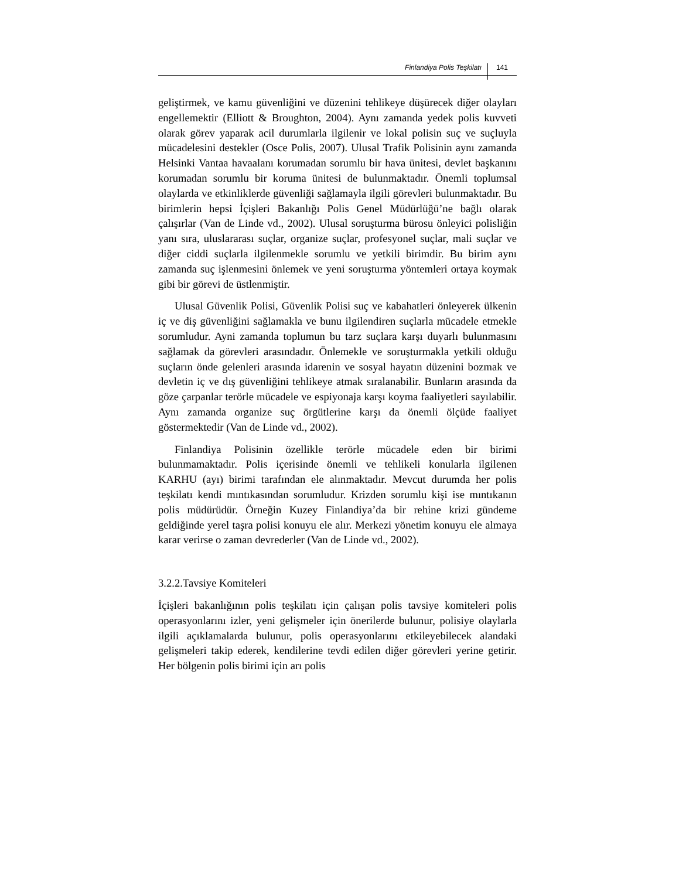Finlandiya Polis Teşkilatı 141
geliştirmek, ve kamu güvenliğini ve düzenini tehlikeye düşürecek diğer olayları engellemektir (Elliott & Broughton, 2004). Aynı zamanda yedek polis kuvveti olarak görev yaparak acil durumlarla ilgilenir ve lokal polisin suç ve suçluyla mücadelesini destekler (Osce Polis, 2007). Ulusal Trafik Polisinin aynı zamanda Helsinki Vantaa havaalanı korumadan sorumlu bir hava ünitesi, devlet başkanını korumadan sorumlu bir koruma ünitesi de bulunmaktadır. Önemli toplumsal olaylarda ve etkinliklerde güvenliği sağlamayla ilgili görevleri bulunmaktadır. Bu birimlerin hepsi İçişleri Bakanlığı Polis Genel Müdürlüğü’ne bağlı olarak çalışırlar (Van de Linde vd., 2002). Ulusal soruşturma bürosu önleyici polisliğin yanı sıra, uluslararası suçlar, organize suçlar, profesyonel suçlar, mali suçlar ve diğer ciddi suçlarla ilgilenmekle sorumlu ve yetkili birimdir. Bu birim aynı zamanda suç işlenmesini önlemek ve yeni soruşturma yöntemleri ortaya koymak gibi bir görevi de üstlenmiştir.
Ulusal Güvenlik Polisi, Güvenlik Polisi suç ve kabahatleri önleyerek ülkenin iç ve diş güvenliğini sağlamakla ve bunu ilgilendiren suçlarla mücadele etmekle sorumludur. Ayni zamanda toplumun bu tarz suçlara karşı duyarlı bulunmasını sağlamak da görevleri arasındadır. Önlemekle ve soruşturmakla yetkili olduğu suçların önde gelenleri arasında idarenin ve sosyal hayatın düzenini bozmak ve devletin iç ve dış güvenliğini tehlikeye atmak sıralanabilir. Bunların arasında da göze çarpanlar terörle mücadele ve espiyonaja karşı koyma faaliyetleri sayılabilir. Aynı zamanda organize suç örgütlerine karşı da önemli ölçüde faaliyet göstermektedir (Van de Linde vd., 2002).
Finlandiya Polisinin özellikle terörle mücadele eden bir birimi bulunmamaktadır. Polis içerisinde önemli ve tehlikeli konularla ilgilenen KARHU (ayı) birimi tarafından ele alınmaktadır. Mevcut durumda her polis teşkilatı kendi mıntıkasından sorumludur. Krizden sorumlu kişi ise mıntıkanın polis müdürüdür. Örneğin Kuzey Finlandiya’da bir rehine krizi gündeme geldiğinde yerel taşra polisi konuyu ele alır. Merkezi yönetim konuyu ele almaya karar verirse o zaman devrederler (Van de Linde vd., 2002).
3.2.2.Tavsiye Komiteleri
İçişleri bakanlığının polis teşkilatı için çalışan polis tavsiye komiteleri polis operasyonlarını izler, yeni gelişmeler için önerilerde bulunur, polisiye olaylarla ilgili açıklamalarda bulunur, polis operasyonlarını etkileyebilecek alandaki gelişmeleri takip ederek, kendilerine tevdi edilen diğer görevleri yerine getirir. Her bölgenin polis birimi için arı polis